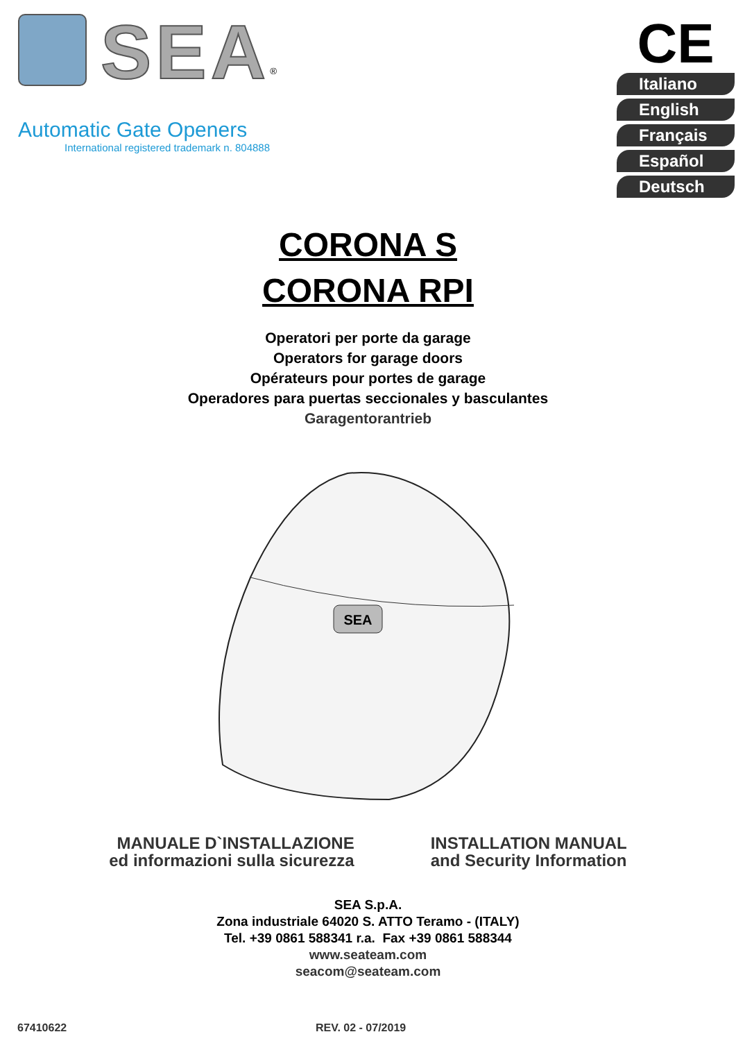SEA<sup>®</sup>
Automatic Gate Openers
International registered trademark n. 804888
CE
Italiano
English
Français
Español
Deutsch
CORONA S
CORONA RPI
Operatori per porte da garage
Operators for garage doors
Opérateurs pour portes de garage
Operadores para puertas seccionales y basculantes
Garagentorantrieb
SEA
MANUALE D`INSTALLAZIONE
ed informazioni sulla sicurezza
INSTALLATION MANUAL
and Security Information
SEA S.p.A.
Zona industriale 64020 S. ATTO Teramo - (ITALY)
Tel. +39 0861 588341 r.a. Fax +39 0861 588344
www.seateam.com
seacom@seateam.com
67410622 REV. 02 - 07/2019